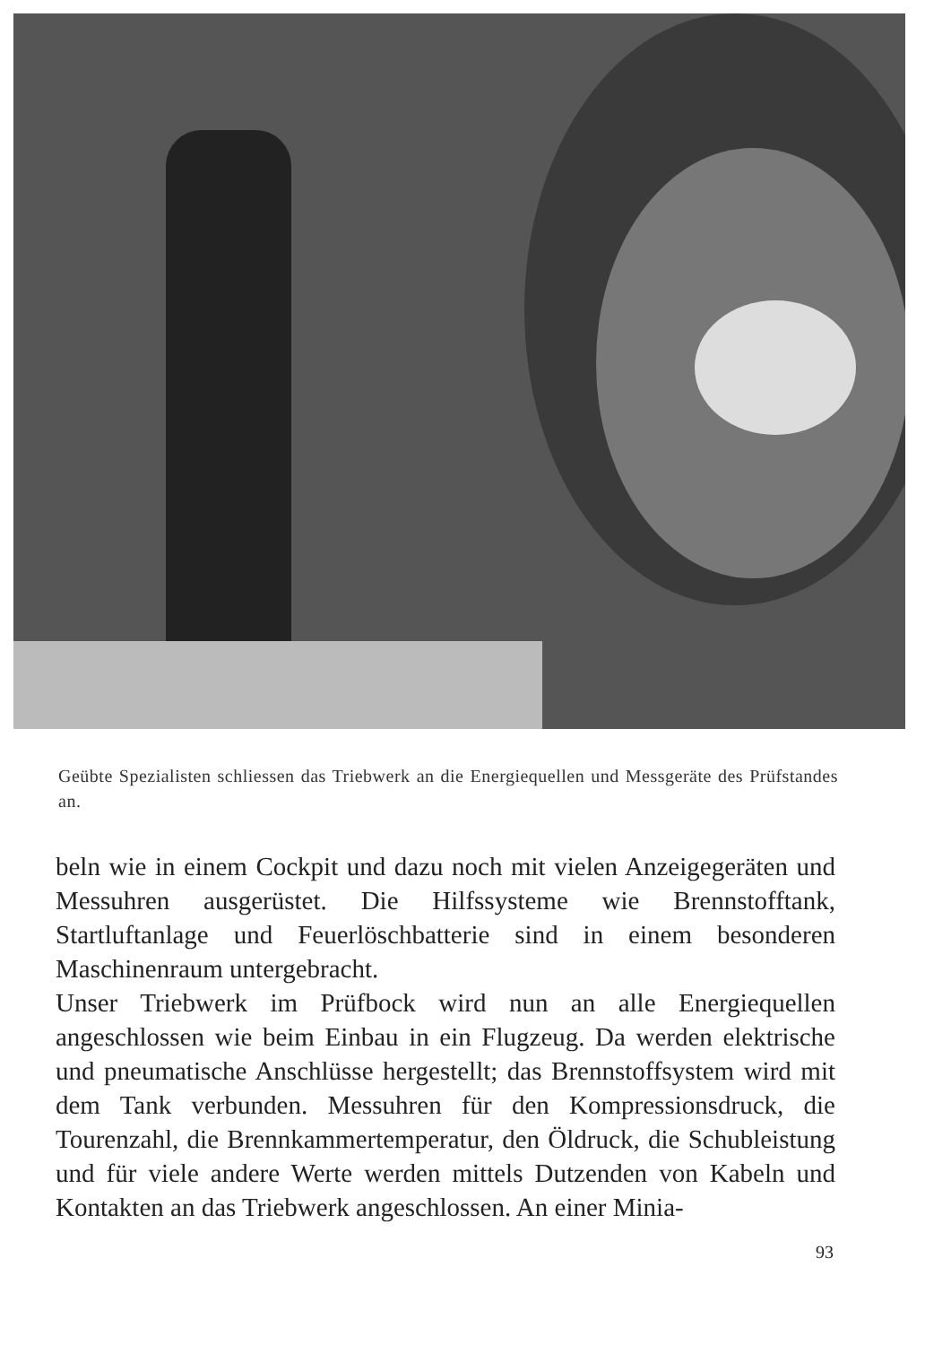Geübte Spezialisten schliessen das Triebwerk an die Energiequellen und Messgeräte des Prüfstandes an.
beln wie in einem Cockpit und dazu noch mit vielen Anzeige­geräten und Messuhren ausgerüstet. Die Hilfssysteme wie Brennstofftank, Startluftanlage und Feuerlöschbatterie sind in einem besonderen Maschinenraum untergebracht.
Unser Triebwerk im Prüfbock wird nun an alle Energiequellen angeschlossen wie beim Einbau in ein Flugzeug. Da werden elektrische und pneumatische Anschlüsse hergestellt; das Brennstoffsystem wird mit dem Tank verbunden. Messuhren für den Kompressionsdruck, die Tourenzahl, die Brenn­kammertemperatur, den Öldruck, die Schubleistung und für viele andere Werte werden mittels Dutzenden von Kabeln und Kontakten an das Triebwerk angeschlossen. An einer Minia-
93